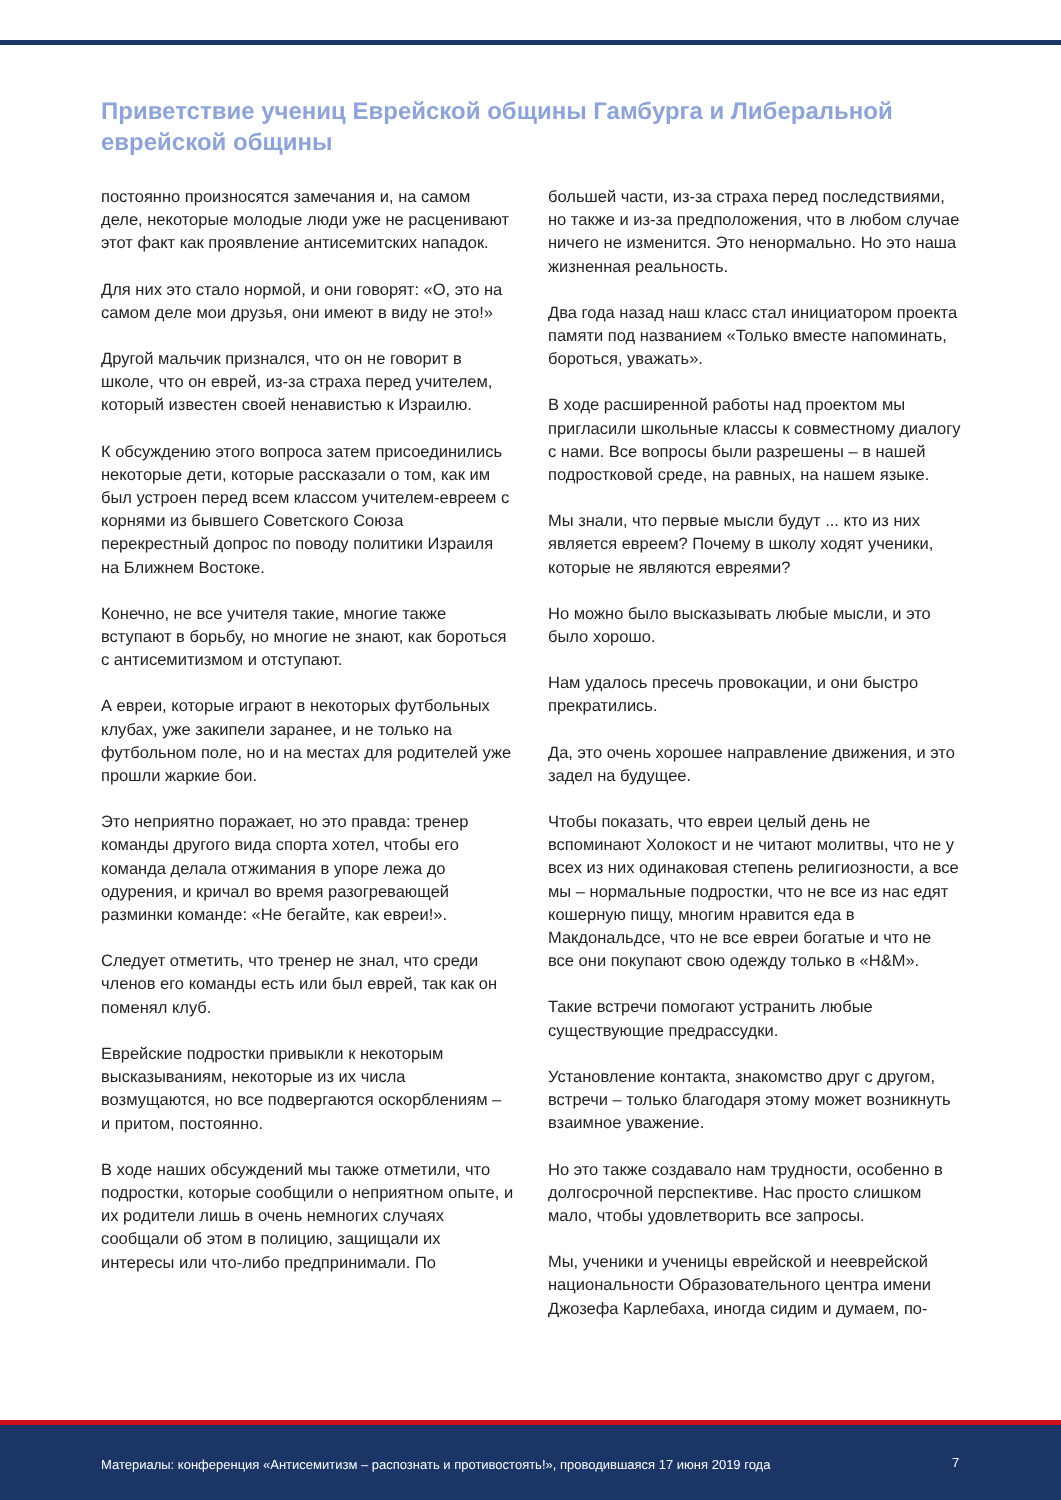Приветствие учениц Еврейской общины Гамбурга и Либеральной еврейской общины
постоянно произносятся замечания и, на самом деле, некоторые молодые люди уже не расценивают этот факт как проявление антисемитских нападок.
Для них это стало нормой, и они говорят: «О, это на самом деле мои друзья, они имеют в виду не это!»
Другой мальчик признался, что он не говорит в школе, что он еврей, из-за страха перед учителем, который известен своей ненавистью к Израилю.
К обсуждению этого вопроса затем присоединились некоторые дети, которые рассказали о том, как им был устроен перед всем классом учителем-евреем с корнями из бывшего Советского Союза перекрестный допрос по поводу политики Израиля на Ближнем Востоке.
Конечно, не все учителя такие, многие также вступают в борьбу, но многие не знают, как бороться с антисемитизмом и отступают.
А евреи, которые играют в некоторых футбольных клубах, уже закипели заранее, и не только на футбольном поле, но и на местах для родителей уже прошли жаркие бои.
Это неприятно поражает, но это правда: тренер команды другого вида спорта хотел, чтобы его команда делала отжимания в упоре лежа до одурения, и кричал во время разогревающей разминки команде: «Не бегайте, как евреи!».
Следует отметить, что тренер не знал, что среди членов его команды есть или был еврей, так как он поменял клуб.
Еврейские подростки привыкли к некоторым высказываниям, некоторые из их числа возмущаются, но все подвергаются оскорблениям – и притом, постоянно.
В ходе наших обсуждений мы также отметили, что подростки, которые сообщили о неприятном опыте, и их родители лишь в очень немногих случаях сообщали об этом в полицию, защищали их интересы или что-либо предпринимали. По
большей части, из-за страха перед последствиями, но также и из-за предположения, что в любом случае ничего не изменится. Это ненормально. Но это наша жизненная реальность.
Два года назад наш класс стал инициатором проекта памяти под названием «Только вместе напоминать, бороться, уважать».
В ходе расширенной работы над проектом мы пригласили школьные классы к совместному диалогу с нами. Все вопросы были разрешены – в нашей подростковой среде, на равных, на нашем языке.
Мы знали, что первые мысли будут ... кто из них является евреем? Почему в школу ходят ученики, которые не являются евреями?
Но можно было высказывать любые мысли, и это было хорошо.
Нам удалось пресечь провокации, и они быстро прекратились.
Да, это очень хорошее направление движения, и это задел на будущее.
Чтобы показать, что евреи целый день не вспоминают Холокост и не читают молитвы, что не у всех из них одинаковая степень религиозности, а все мы – нормальные подростки, что не все из нас едят кошерную пищу, многим нравится еда в Макдональдсе, что не все евреи богатые и что не все они покупают свою одежду только в «H&M».
Такие встречи помогают устранить любые существующие предрассудки.
Установление контакта, знакомство друг с другом, встречи – только благодаря этому может возникнуть взаимное уважение.
Но это также создавало нам трудности, особенно в долгосрочной перспективе. Нас просто слишком мало, чтобы удовлетворить все запросы.
Мы, ученики и ученицы еврейской и нееврейской национальности Образовательного центра имени Джозефа Карлебаха, иногда сидим и думаем, по-
Материалы: конференция «Антисемитизм – распознать и противостоять!», проводившаяся 17 июня 2019 года 7